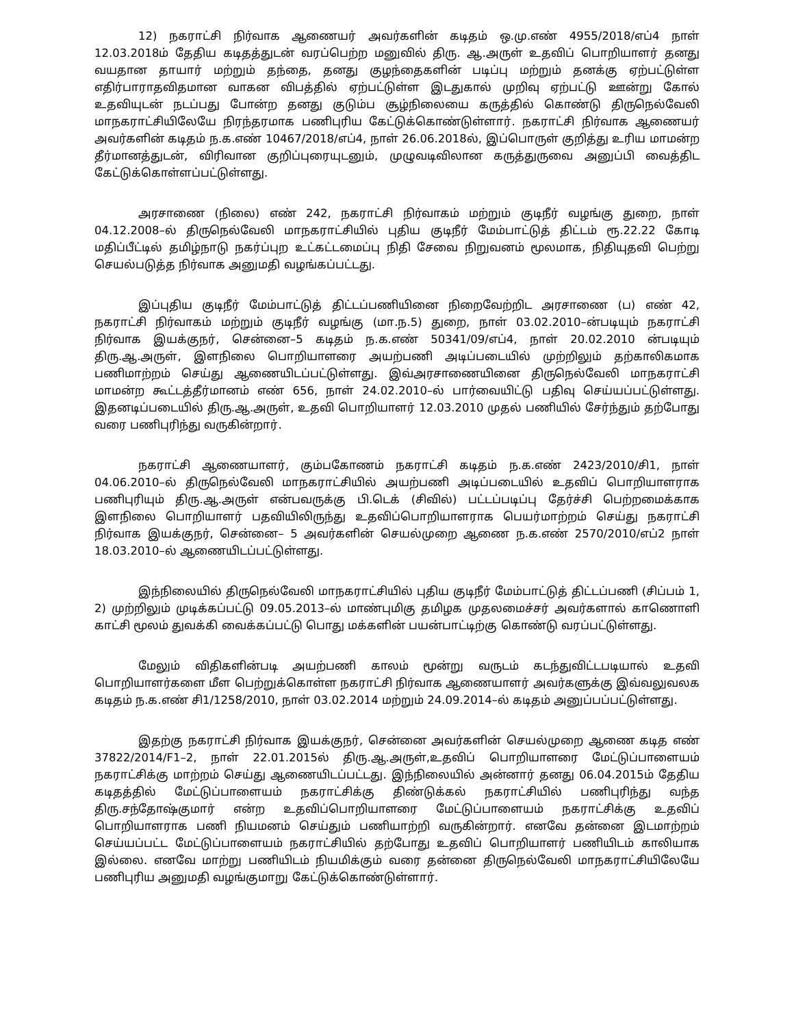12) நகராட்சி நிர்வாக ஆணையர் அவர்களின் கடிதம் ஒ.மு.எண் 4955/2018/எப்4 நாள் 12.03.2018ம் தேதிய கடிதத்துடன் வரப்பெற்ற மனுவில் திரு. ஆ.அருள் உதவிப் பொறியாளர் தனது வயதான தாயார் மற்றும் தந்தை, தனது குழந்தைகளின் படிப்பு மற்றும் தனக்கு ஏற்பட்டுள்ள எதிர்பாராதவிதமான வாகன விபத்தில் ஏற்பட்டுள்ள இடதுகால் முறிவு ஏற்பட்டு ஊன்று கோல் உதவியுடன் நடப்பது போன்ற தனது குடும்ப சூழ்நிலையை கருத்தில் கொண்டு திருநெல்வேலி மாநகராட்சியிலேயே நிரந்தரமாக பணிபுரிய கேட்டுக்கொண்டுள்ளார். நகராட்சி நிர்வாக ஆணையர் அவர்களின் கடிதம் ந.க.எண் 10467/2018/எப்4, நாள் 26.06.2018ல், இப்பொருள் குறித்து உரிய மாமன்ற தீர்மானத்துடன், விரிவான குறிப்புரையுடனும், முழுவடிவிலான கருத்துருவை அனுப்பி வைத்திட கேட்டுக்கொள்ளப்பட்டுள்ளது.
அரசாணை (நிலை) எண் 242, நகராட்சி நிர்வாகம் மற்றும் குடிநீர் வழங்கு துறை, நாள் 04.12.2008–ல் திருநெல்வேலி மாநகராட்சியில் புதிய குடிநீர் மேம்பாட்டுத் திட்டம் ரூ.22.22 கோடி மதிப்பீட்டில் தமிழ்நாடு நகர்ப்புற உட்கட்டமைப்பு நிதி சேவை நிறுவனம் மூலமாக, நிதியுதவி பெற்று செயல்படுத்த நிர்வாக அனுமதி வழங்கப்பட்டது.
இப்புதிய குடிநீர் மேம்பாட்டுத் திட்டப்பணியினை நிறைவேற்றிட அரசாணை (ப) எண் 42, நகராட்சி நிர்வாகம் மற்றும் குடிநீர் வழங்கு (மா.ந.5) துறை, நாள் 03.02.2010–ன்படியும் நகராட்சி நிர்வாக இயக்குநர், சென்னை–5 கடிதம் ந.க.எண் 50341/09/எப்4, நாள் 20.02.2010 ன்படியும் திரு.ஆ.அருள், இளநிலை பொறியாளரை அயற்பணி அடிப்படையில் முற்றிலும் தற்காலிகமாக பணிமாற்றம் செய்து ஆணையிடப்பட்டுள்ளது. இவ்அரசாணையினை திருநெல்வேலி மாநகராட்சி மாமன்ற கூட்டத்தீர்மானம் எண் 656, நாள் 24.02.2010–ல் பார்வையிட்டு பதிவு செய்யப்பட்டுள்ளது. இதனடிப்படையில் திரு.ஆ.அருள், உதவி பொறியாளர் 12.03.2010 முதல் பணியில் சேர்ந்தும் தற்போது வரை பணிபுரிந்து வருகின்றார்.
நகராட்சி ஆணையாளர், கும்பகோணம் நகராட்சி கடிதம் ந.க.எண் 2423/2010/சி1, நாள் 04.06.2010–ல் திருநெல்வேலி மாநகராட்சியில் அயற்பணி அடிப்படையில் உதவிப் பொறியாளராக பணிபுரியும் திரு.ஆ.அருள் என்பவருக்கு பி.டெக் (சிவில்) பட்டப்படிப்பு தேர்ச்சி பெற்றமைக்காக இளநிலை பொறியாளர் பதவியிலிருந்து உதவிப்பொறியாளராக பெயர்மாற்றம் செய்து நகராட்சி நிர்வாக இயக்குநர், சென்னை– 5 அவர்களின் செயல்முறை ஆணை ந.க.எண் 2570/2010/எப்2 நாள் 18.03.2010–ல் ஆணையிடப்பட்டுள்ளது.
இந்நிலையில் திருநெல்வேலி மாநகராட்சியில் புதிய குடிநீர் மேம்பாட்டுத் திட்டப்பணி (சிப்பம் 1, 2) முற்றிலும் முடிக்கப்பட்டு 09.05.2013–ல் மாண்புமிகு தமிழக முதலமைச்சர் அவர்களால் காணொளி காட்சி மூலம் துவக்கி வைக்கப்பட்டு பொது மக்களின் பயன்பாட்டிற்கு கொண்டு வரப்பட்டுள்ளது.
மேலும் விதிகளின்படி அயற்பணி காலம் மூன்று வருடம் கடந்துவிட்டபடியால் உதவி பொறியாளர்களை மீள பெற்றுக்கொள்ள நகராட்சி நிர்வாக ஆணையாளர் அவர்களுக்கு இவ்வலுவலக கடிதம் ந.க.எண் சி1/1258/2010, நாள் 03.02.2014 மற்றும் 24.09.2014–ல் கடிதம் அனுப்பப்பட்டுள்ளது.
இதற்கு நகராட்சி நிர்வாக இயக்குநர், சென்னை அவர்களின் செயல்முறை ஆணை கடித எண் 37822/2014/F1–2, நாள் 22.01.2015ல் திரு.ஆ.அருள்,உதவிப் பொறியாளரை மேட்டுப்பாளையம் நகராட்சிக்கு மாற்றம் செய்து ஆணையிடப்பட்டது. இந்நிலையில் அன்னார் தனது 06.04.2015ம் தேதிய கடிதத்தில் மேட்டுப்பாளையம் நகராட்சிக்கு திண்டுக்கல் நகராட்சியில் பணிபுரிந்து வந்த திரு.சந்தோஷ்குமார் என்ற உதவிப்பொறியாளரை மேட்டுப்பாளையம் நகராட்சிக்கு உதவிப் பொறியாளராக பணி நியமனம் செய்தும் பணியாற்றி வருகின்றார். எனவே தன்னை இடமாற்றம் செய்யப்பட்ட மேட்டுப்பாளையம் நகராட்சியில் தற்போது உதவிப் பொறியாளர் பணியிடம் காலியாக இல்லை. எனவே மாற்று பணியிடம் நியமிக்கும் வரை தன்னை திருநெல்வேலி மாநகராட்சியிலேயே பணிபுரிய அனுமதி வழங்குமாறு கேட்டுக்கொண்டுள்ளார்.